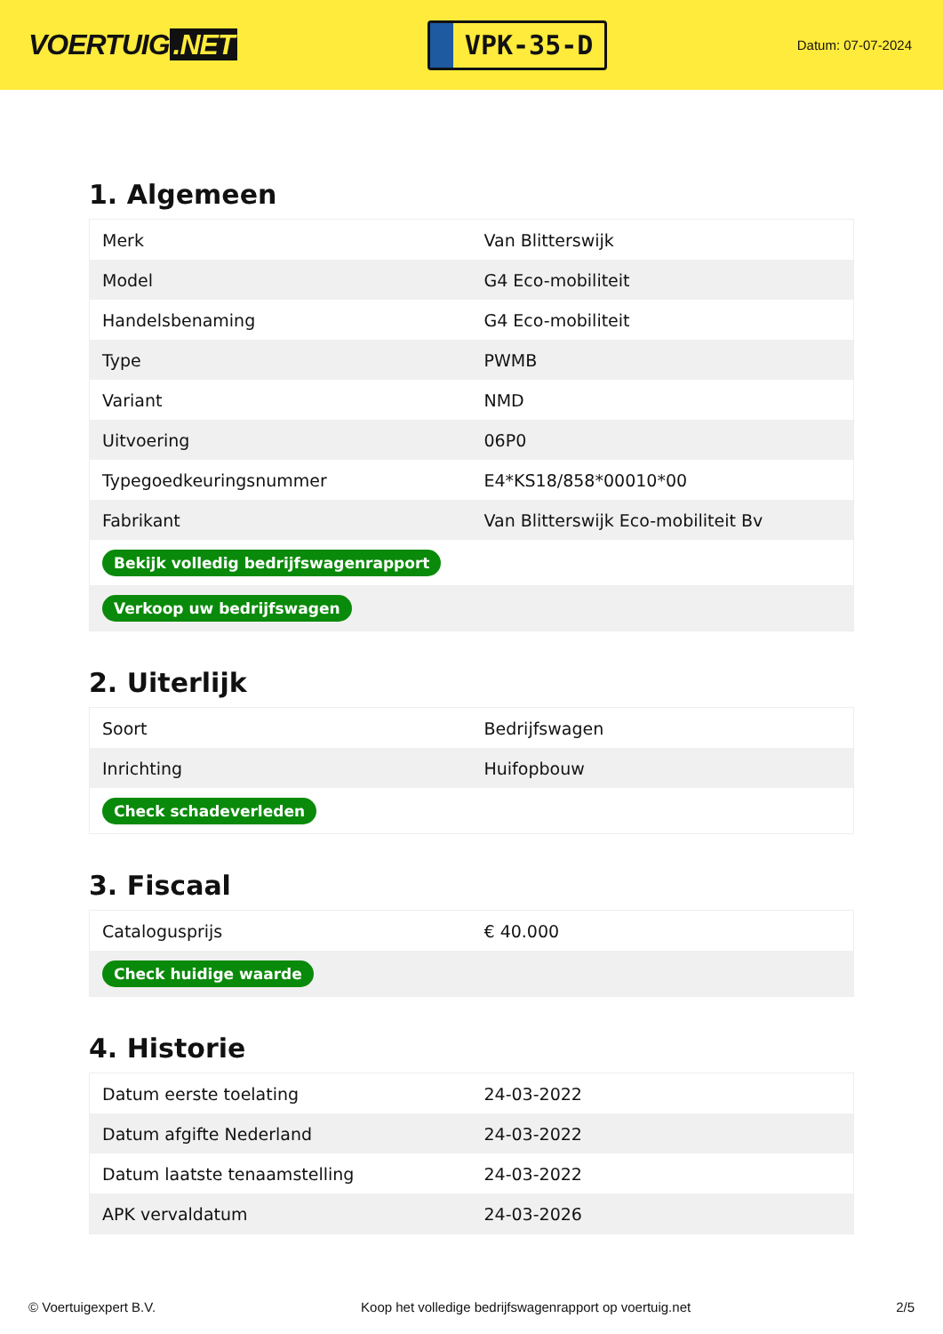VOERTUIG.NET
VPK-35-D
Datum: 07-07-2024
1. Algemeen
| Merk | Van Blitterswijk |
| Model | G4 Eco-mobiliteit |
| Handelsbenaming | G4 Eco-mobiliteit |
| Type | PWMB |
| Variant | NMD |
| Uitvoering | 06P0 |
| Typegoedkeuringsnummer | E4*KS18/858*00010*00 |
| Fabrikant | Van Blitterswijk Eco-mobiliteit Bv |
| Bekijk volledig bedrijfswagenrapport | |
| Verkoop uw bedrijfswagen | |
2. Uiterlijk
| Soort | Bedrijfswagen |
| Inrichting | Huifopbouw |
| Check schadeverleden | |
3. Fiscaal
| Catalogusprijs | € 40.000 |
| Check huidige waarde | |
4. Historie
| Datum eerste toelating | 24-03-2022 |
| Datum afgifte Nederland | 24-03-2022 |
| Datum laatste tenaamstelling | 24-03-2022 |
| APK vervaldatum | 24-03-2026 |
© Voertuigexpert B.V. Koop het volledige bedrijfswagenrapport op voertuig.net 2/5